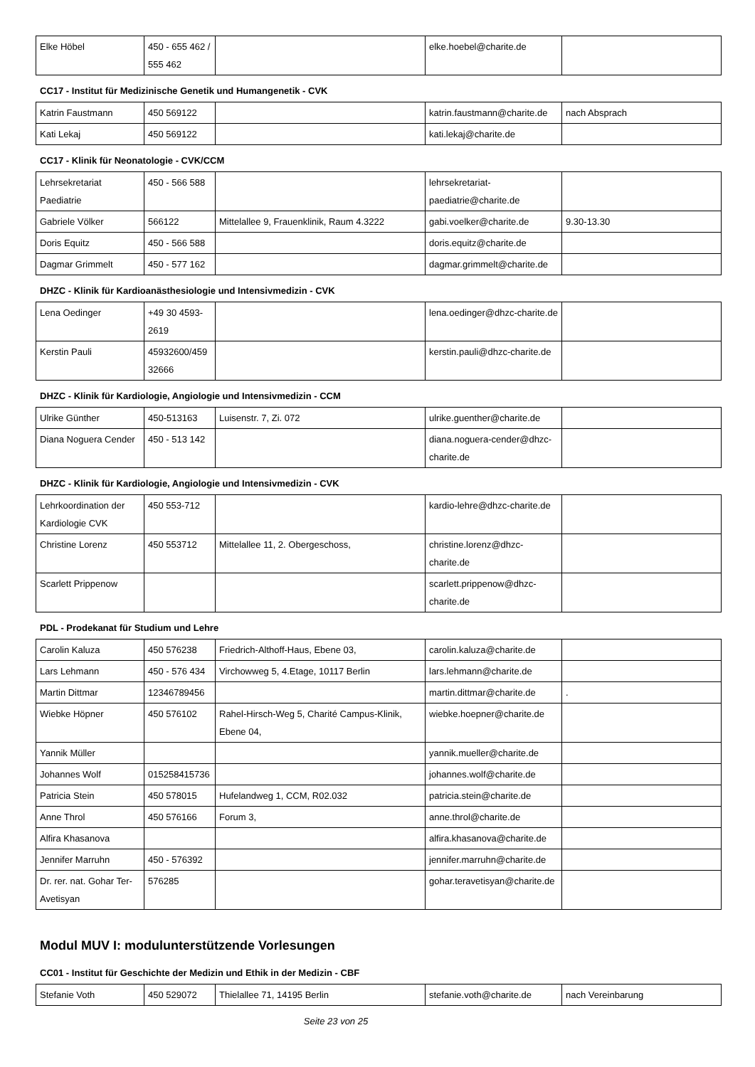| Elke Höbel | 450 - 655 462 / 555 462 | | elke.hoebel@charite.de | |
CC17 - Institut für Medizinische Genetik und Humangenetik - CVK
| Katrin Faustmann | 450 569122 | | katrin.faustmann@charite.de | nach Absprach |
| Kati Lekaj | 450 569122 | | kati.lekaj@charite.de | |
CC17 - Klinik für Neonatologie - CVK/CCM
| Lehrsekretariat Paediatrie | 450 - 566 588 | | lehrsekretariat-paediatrie@charite.de | |
| Gabriele Völker | 566122 | Mittelallee 9, Frauenklinik, Raum 4.3222 | gabi.voelker@charite.de | 9.30-13.30 |
| Doris Equitz | 450 - 566 588 | | doris.equitz@charite.de | |
| Dagmar Grimmelt | 450 - 577 162 | | dagmar.grimmelt@charite.de | |
DHZC - Klinik für Kardioanästhesiologie und Intensivmedizin - CVK
| Lena Oedinger | +49 30 4593-2619 | | lena.oedinger@dhzc-charite.de | |
| Kerstin Pauli | 45932600/45932666 | | kerstin.pauli@dhzc-charite.de | |
DHZC - Klinik für Kardiologie, Angiologie und Intensivmedizin - CCM
| Ulrike Günther | 450-513163 | Luisenstr. 7, Zi. 072 | ulrike.guenther@charite.de | |
| Diana Noguera Cender | 450 - 513 142 | | diana.noguera-cender@dhzc-charite.de | |
DHZC - Klinik für Kardiologie, Angiologie und Intensivmedizin - CVK
| Lehrkoordination der Kardiologie CVK | 450 553-712 | | kardio-lehre@dhzc-charite.de | |
| Christine Lorenz | 450 553712 | Mittelallee 11, 2. Obergeschoss, | christine.lorenz@dhzc-charite.de | |
| Scarlett Prippenow | | | scarlett.prippenow@dhzc-charite.de | |
PDL - Prodekanat für Studium und Lehre
| Carolin Kaluza | 450 576238 | Friedrich-Althoff-Haus, Ebene 03, | carolin.kaluza@charite.de | |
| Lars Lehmann | 450 - 576 434 | Virchowweg 5, 4.Etage, 10117 Berlin | lars.lehmann@charite.de | |
| Martin Dittmar | 12346789456 | | martin.dittmar@charite.de | . |
| Wiebke Höpner | 450 576102 | Rahel-Hirsch-Weg 5, Charité Campus-Klinik, Ebene 04, | wiebke.hoepner@charite.de | |
| Yannik Müller | | | yannik.mueller@charite.de | |
| Johannes Wolf | 015258415736 | | johannes.wolf@charite.de | |
| Patricia Stein | 450 578015 | Hufelandweg 1, CCM, R02.032 | patricia.stein@charite.de | |
| Anne Throl | 450 576166 | Forum 3, | anne.throl@charite.de | |
| Alfira Khasanova | | | alfira.khasanova@charite.de | |
| Jennifer Marruhn | 450 - 576392 | | jennifer.marruhn@charite.de | |
| Dr. rer. nat. Gohar Ter-Avetisyan | 576285 | | gohar.teravetisyan@charite.de | |
Modul MUV I: modulunterstützende Vorlesungen
CC01 - Institut für Geschichte der Medizin und Ethik in der Medizin - CBF
| Stefanie Voth | 450 529072 | Thielallee 71, 14195 Berlin | stefanie.voth@charite.de | nach Vereinbarung |
Seite 23 von 25